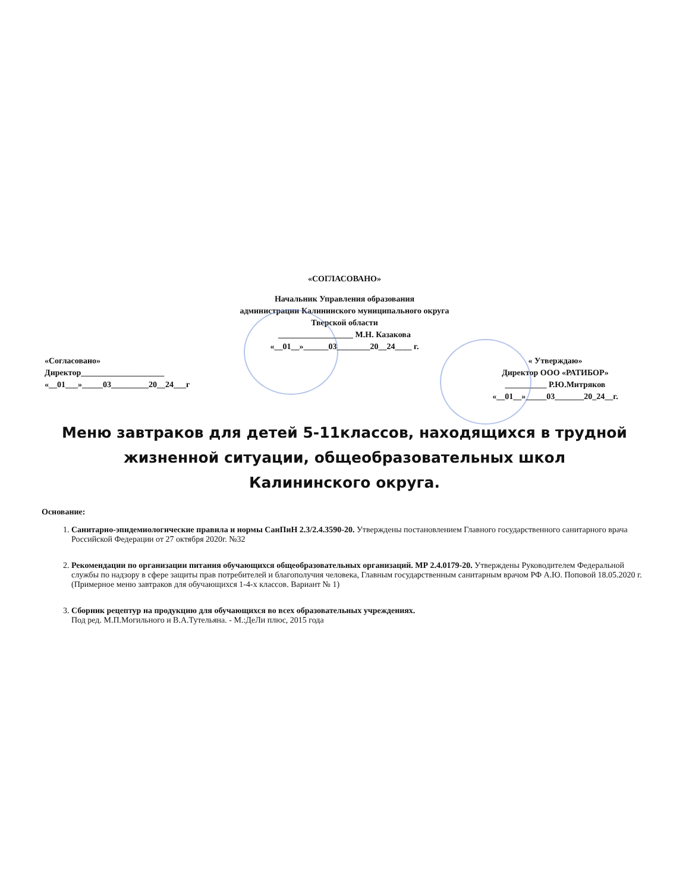«СОГЛАСОВАНО»
Начальник Управления образования
администрации Калининского муниципального округа
Тверской области
__________________ М.Н. Казакова
«__01__»______03________20__24____ г.
«Согласовано»
Директор____________________
«__01___»_____03_________20__24___г
« Утверждаю»
Директор ООО «РАТИБОР»
__________ Р.Ю.Митряков
«__01__»_____03_______20_24__г.
Меню завтраков для детей 5-11классов, находящихся в трудной жизненной ситуации, общеобразовательных школ
Калининского округа.
Основание:
1. Санитарно-эпидемиологические правила и нормы СанПиН 2.3/2.4.3590-20. Утверждены постановлением Главного государственного санитарного врача Российской Федерации от 27 октября 2020г. №32
2. Рекомендации по организации питания обучающихся общеобразовательных организаций. МР 2.4.0179-20. Утверждены Руководителем Федеральной службы по надзору в сфере защиты прав потребителей и благополучия человека, Главным государственным санитарным врачом РФ А.Ю. Поповой 18.05.2020 г. (Примерное меню завтраков для обучающихся 1-4-х классов. Вариант № 1)
3. Сборник рецептур на продукцию для обучающихся во всех образовательных учреждениях.
Под ред. М.П.Могильного и В.А.Тутельяна. - М.:ДеЛи плюс, 2015 года